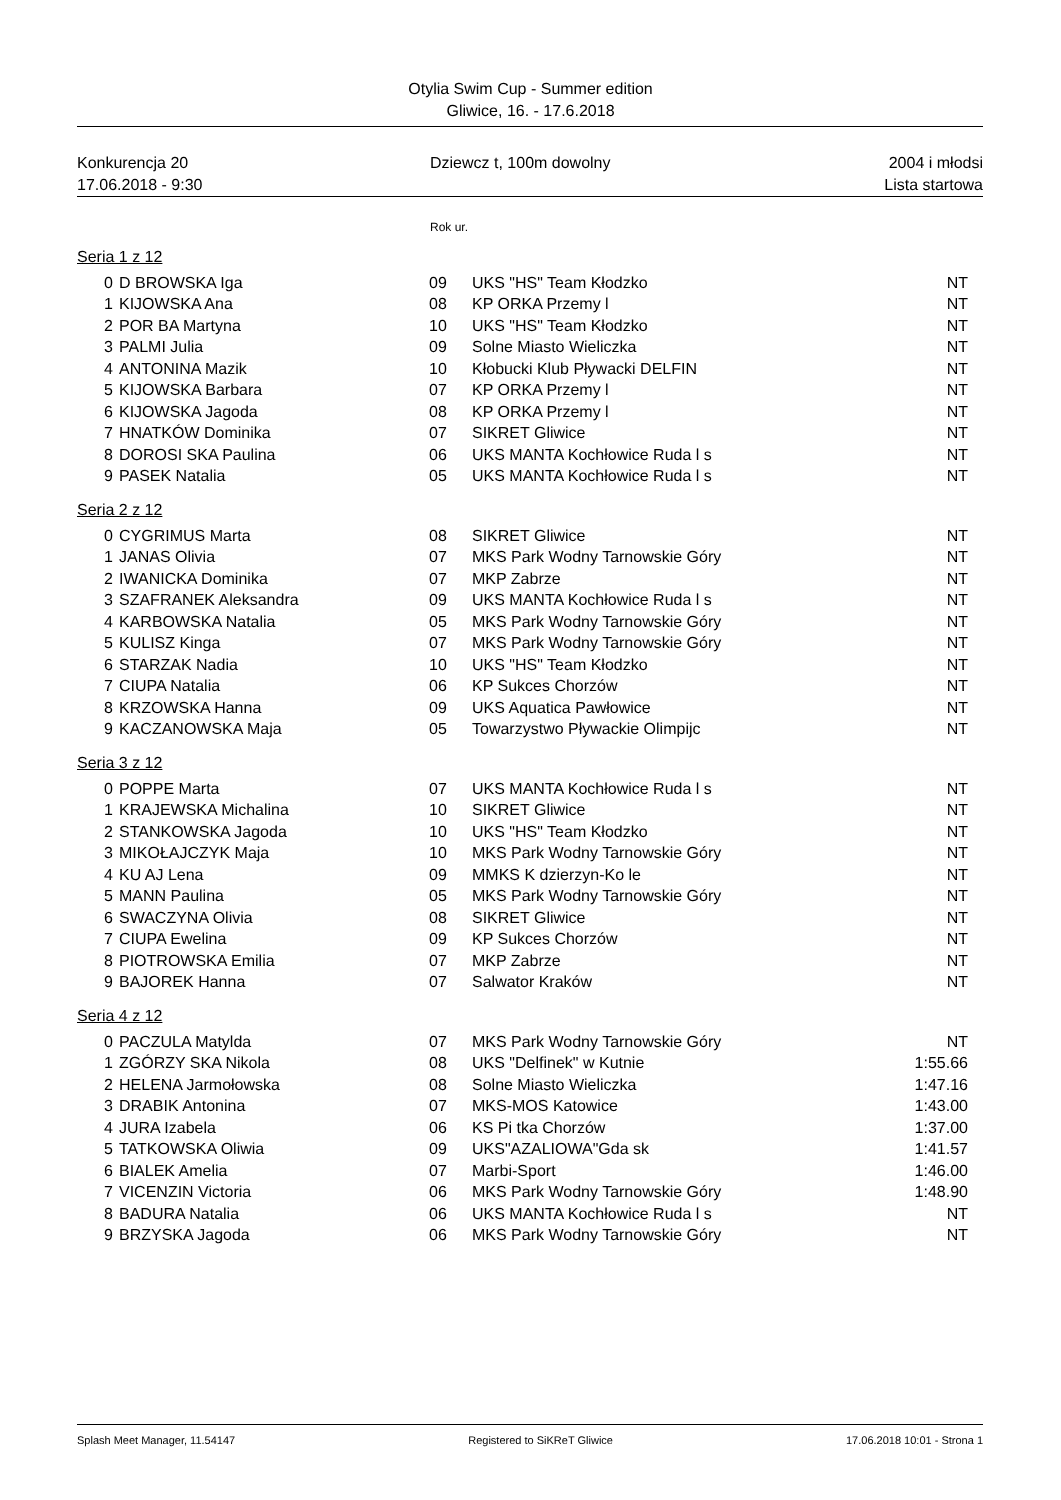Otylia Swim Cup - Summer edition
Gliwice, 16. - 17.6.2018
Konkurencja 20
17.06.2018 - 9:30
Dziewcz t, 100m dowolny 2004 i młodsi
Lista startowa
Rok ur.
Seria 1 z 12
| 0 | D BROWSKA Iga | 09 | UKS "HS" Team Kłodzko | NT |
| 1 | KIJOWSKA Ana | 08 | KP ORKA Przemy l | NT |
| 2 | POR BA Martyna | 10 | UKS "HS" Team Kłodzko | NT |
| 3 | PALMI Julia | 09 | Solne Miasto Wieliczka | NT |
| 4 | ANTONINA Mazik | 10 | Kłobucki Klub Pływacki DELFIN | NT |
| 5 | KIJOWSKA Barbara | 07 | KP ORKA Przemy l | NT |
| 6 | KIJOWSKA Jagoda | 08 | KP ORKA Przemy l | NT |
| 7 | HNATKÓW Dominika | 07 | SIKRET Gliwice | NT |
| 8 | DOROSI SKA Paulina | 06 | UKS MANTA Kochłowice Ruda l s | NT |
| 9 | PASEK Natalia | 05 | UKS MANTA Kochłowice Ruda l s | NT |
Seria 2 z 12
| 0 | CYGRIMUS Marta | 08 | SIKRET Gliwice | NT |
| 1 | JANAS Olivia | 07 | MKS Park Wodny Tarnowskie Góry | NT |
| 2 | IWANICKA Dominika | 07 | MKP Zabrze | NT |
| 3 | SZAFRANEK Aleksandra | 09 | UKS MANTA Kochłowice Ruda l s | NT |
| 4 | KARBOWSKA Natalia | 05 | MKS Park Wodny Tarnowskie Góry | NT |
| 5 | KULISZ Kinga | 07 | MKS Park Wodny Tarnowskie Góry | NT |
| 6 | STARZAK Nadia | 10 | UKS "HS" Team Kłodzko | NT |
| 7 | CIUPA Natalia | 06 | KP Sukces Chorzów | NT |
| 8 | KRZOWSKA Hanna | 09 | UKS Aquatica Pawłowice | NT |
| 9 | KACZANOWSKA Maja | 05 | Towarzystwo Pływackie Olimpijc | NT |
Seria 3 z 12
| 0 | POPPE Marta | 07 | UKS MANTA Kochłowice Ruda l s | NT |
| 1 | KRAJEWSKA Michalina | 10 | SIKRET Gliwice | NT |
| 2 | STANKOWSKA Jagoda | 10 | UKS "HS" Team Kłodzko | NT |
| 3 | MIKOŁAJCZYK Maja | 10 | MKS Park Wodny Tarnowskie Góry | NT |
| 4 | KU AJ Lena | 09 | MMKS K dzierzyn-Ko le | NT |
| 5 | MANN Paulina | 05 | MKS Park Wodny Tarnowskie Góry | NT |
| 6 | SWACZYNA Olivia | 08 | SIKRET Gliwice | NT |
| 7 | CIUPA Ewelina | 09 | KP Sukces Chorzów | NT |
| 8 | PIOTROWSKA Emilia | 07 | MKP Zabrze | NT |
| 9 | BAJOREK Hanna | 07 | Salwator Kraków | NT |
Seria 4 z 12
| 0 | PACZULA Matylda | 07 | MKS Park Wodny Tarnowskie Góry | NT |
| 1 | ZGÓRZY SKA Nikola | 08 | UKS "Delfinek" w Kutnie | 1:55.66 |
| 2 | HELENA Jarmołowska | 08 | Solne Miasto Wieliczka | 1:47.16 |
| 3 | DRABIK Antonina | 07 | MKS-MOS Katowice | 1:43.00 |
| 4 | JURA Izabela | 06 | KS Pi tka Chorzów | 1:37.00 |
| 5 | TATKOWSKA Oliwia | 09 | UKS"AZALIOWA"Gda sk | 1:41.57 |
| 6 | BIALEK Amelia | 07 | Marbi-Sport | 1:46.00 |
| 7 | VICENZIN Victoria | 06 | MKS Park Wodny Tarnowskie Góry | 1:48.90 |
| 8 | BADURA Natalia | 06 | UKS MANTA Kochłowice Ruda l s | NT |
| 9 | BRZYSKA Jagoda | 06 | MKS Park Wodny Tarnowskie Góry | NT |
Splash Meet Manager, 11.54147 Registered to SiKReT Gliwice 17.06.2018 10:01 - Strona 1